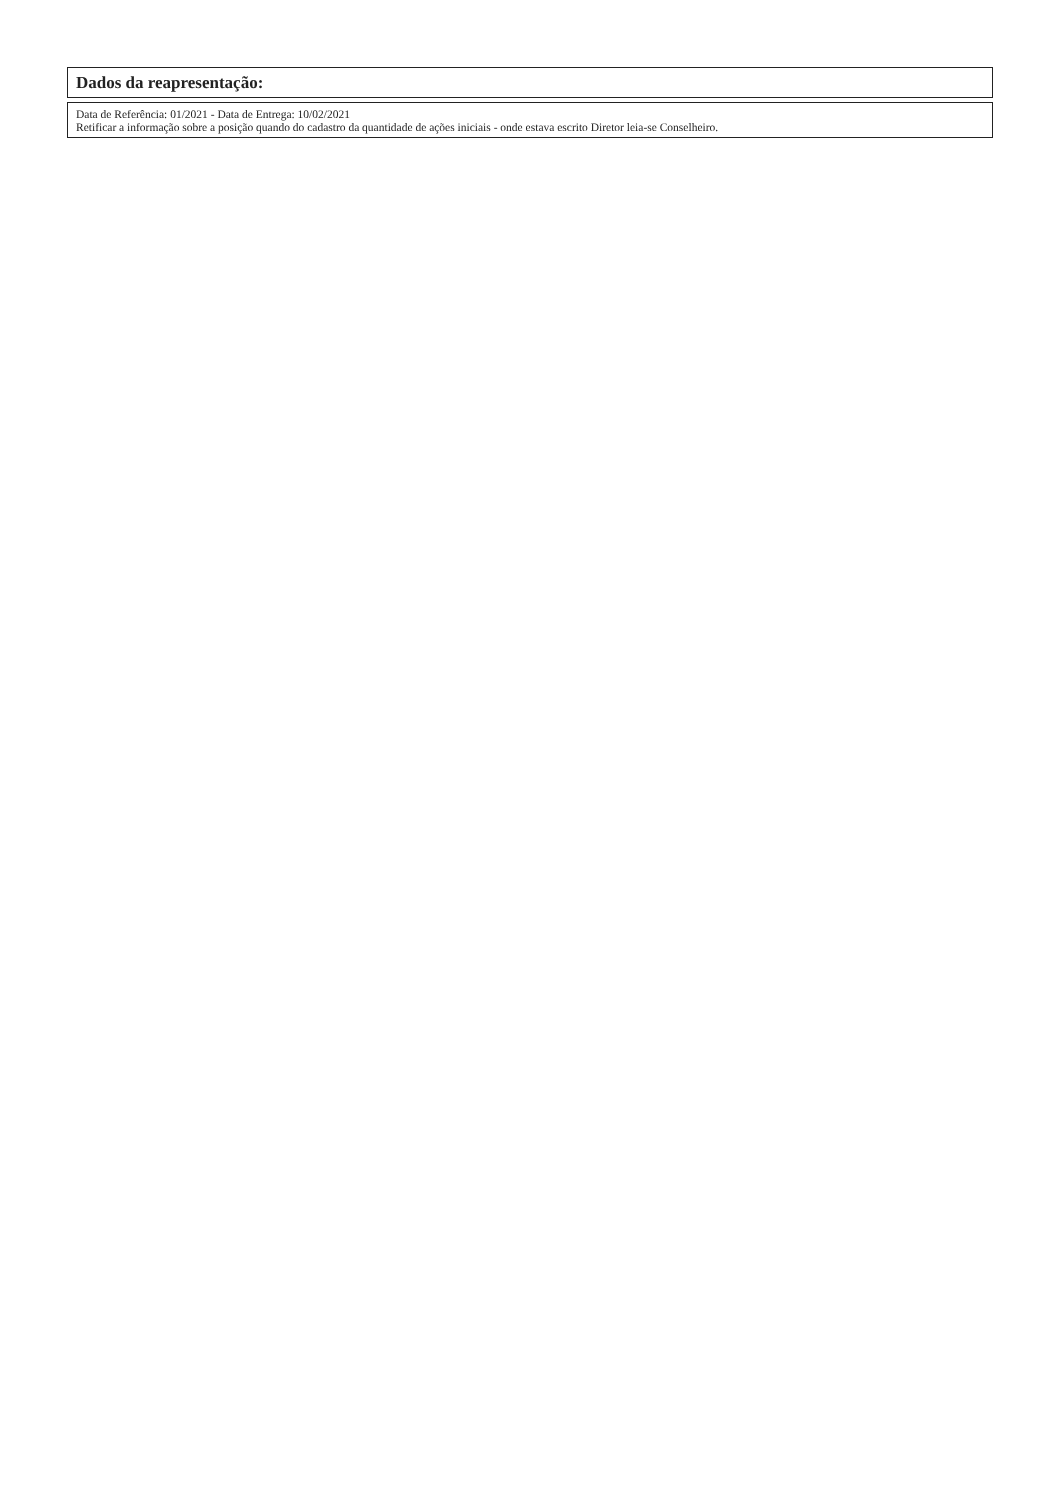Dados da reapresentação:
Data de Referência: 01/2021 - Data de Entrega: 10/02/2021
Retificar a informação sobre a posição quando do cadastro da quantidade de ações iniciais - onde estava escrito Diretor leia-se Conselheiro.